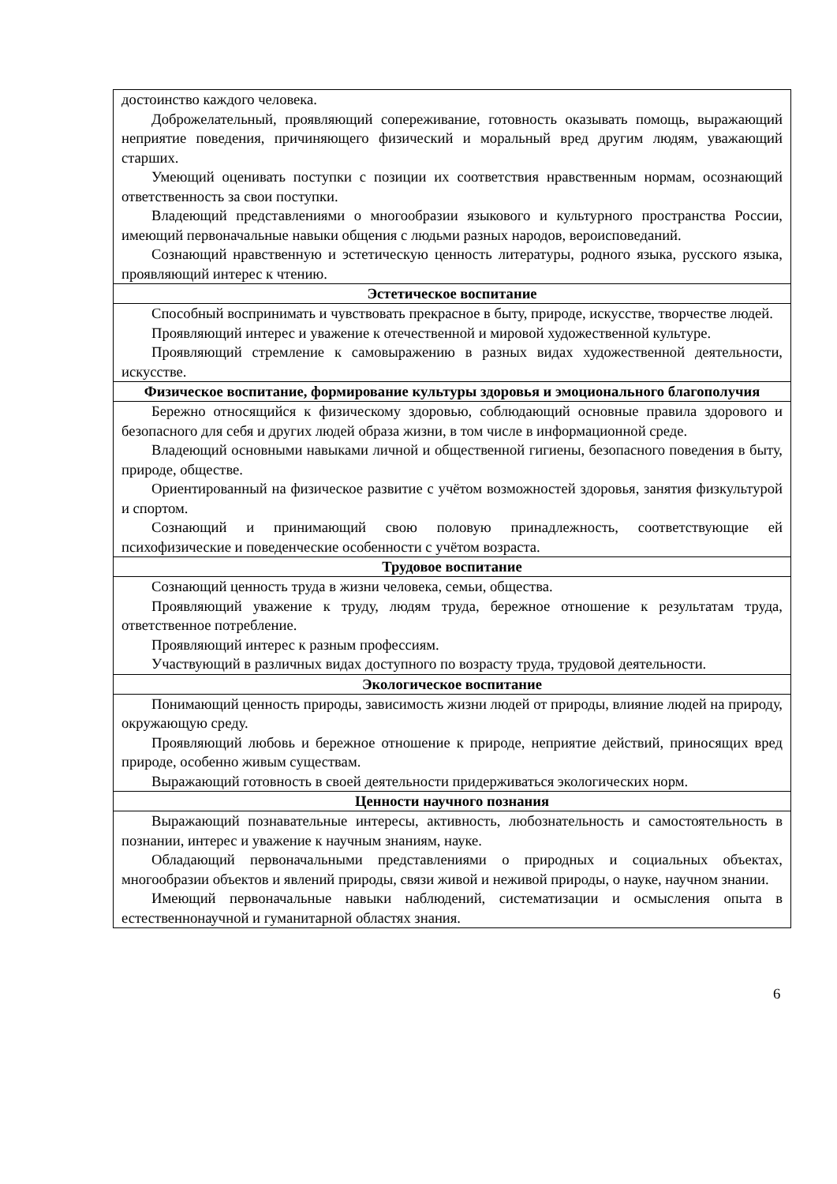| достоинство каждого человека. Доброжелательный, проявляющий сопереживание, готовность оказывать помощь, выражающий неприятие поведения, причиняющего физический и моральный вред другим людям, уважающий старших. Умеющий оценивать поступки с позиции их соответствия нравственным нормам, осознающий ответственность за свои поступки. Владеющий представлениями о многообразии языкового и культурного пространства России, имеющий первоначальные навыки общения с людьми разных народов, вероисповеданий. Сознающий нравственную и эстетическую ценность литературы, родного языка, русского языка, проявляющий интерес к чтению. |
| Эстетическое воспитание |
| Способный воспринимать и чувствовать прекрасное в быту, природе, искусстве, творчестве людей. Проявляющий интерес и уважение к отечественной и мировой художественной культуре. Проявляющий стремление к самовыражению в разных видах художественной деятельности, искусстве. |
| Физическое воспитание, формирование культуры здоровья и эмоционального благополучия |
| Бережно относящийся к физическому здоровью, соблюдающий основные правила здорового и безопасного для себя и других людей образа жизни, в том числе в информационной среде. Владеющий основными навыками личной и общественной гигиены, безопасного поведения в быту, природе, обществе. Ориентированный на физическое развитие с учётом возможностей здоровья, занятия физкультурой и спортом. Сознающий и принимающий свою половую принадлежность, соответствующие ей психофизические и поведенческие особенности с учётом возраста. |
| Трудовое воспитание |
| Сознающий ценность труда в жизни человека, семьи, общества. Проявляющий уважение к труду, людям труда, бережное отношение к результатам труда, ответственное потребление. Проявляющий интерес к разным профессиям. Участвующий в различных видах доступного по возрасту труда, трудовой деятельности. |
| Экологическое воспитание |
| Понимающий ценность природы, зависимость жизни людей от природы, влияние людей на природу, окружающую среду. Проявляющий любовь и бережное отношение к природе, неприятие действий, приносящих вред природе, особенно живым существам. Выражающий готовность в своей деятельности придерживаться экологических норм. |
| Ценности научного познания |
| Выражающий познавательные интересы, активность, любознательность и самостоятельность в познании, интерес и уважение к научным знаниям, науке. Обладающий первоначальными представлениями о природных и социальных объектах, многообразии объектов и явлений природы, связи живой и неживой природы, о науке, научном знании. Имеющий первоначальные навыки наблюдений, систематизации и осмысления опыта в естественнонаучной и гуманитарной областях знания. |
6